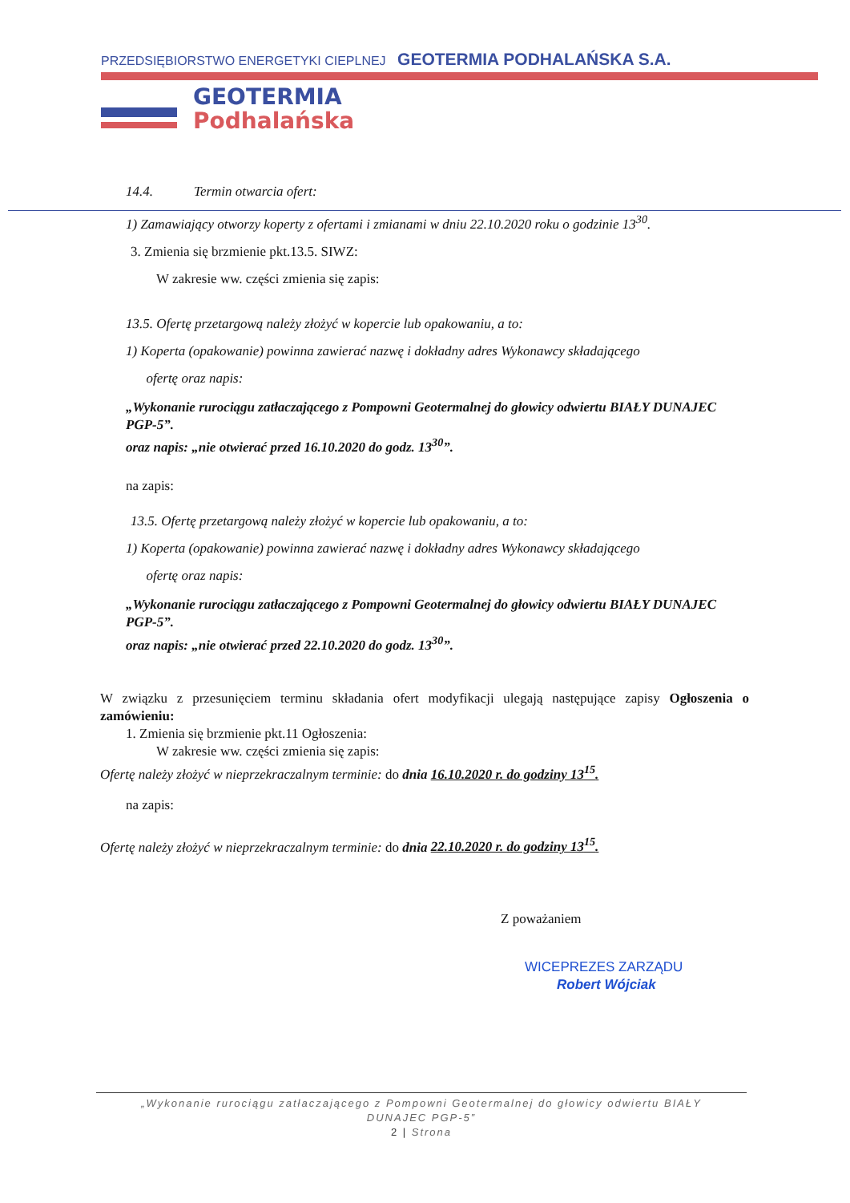PRZEDSIĘBIORSTWO ENERGETYKI CIEPLNEJ GEOTERMIA PODHALAŃSKA S.A.
GEOTERMIA
Podhalańska
14.4. Termin otwarcia ofert:
1) Zamawiający otworzy koperty z ofertami i zmianami w dniu 22.10.2020 roku o godzinie 13<sup>30</sup>.
3. Zmienia się brzmienie pkt.13.5. SIWZ:
W zakresie ww. części zmienia się zapis:
13.5. Ofertę przetargową należy złożyć w kopercie lub opakowaniu, a to:
1) Koperta (opakowanie) powinna zawierać nazwę i dokładny adres Wykonawcy składającego
ofertę oraz napis:
„Wykonanie rurociągu zatłaczającego z Pompowni Geotermalnej do głowicy odwiertu BIAŁY DUNAJEC PGP-5”.
oraz napis: „nie otwierać przed 16.10.2020 do godz. 13<sup>30</sup>”.
na zapis:
13.5. Ofertę przetargową należy złożyć w kopercie lub opakowaniu, a to:
1) Koperta (opakowanie) powinna zawierać nazwę i dokładny adres Wykonawcy składającego
ofertę oraz napis:
„Wykonanie rurociągu zatłaczającego z Pompowni Geotermalnej do głowicy odwiertu BIAŁY DUNAJEC PGP-5”.
oraz napis: „nie otwierać przed 22.10.2020 do godz. 13<sup>30</sup>”.
W związku z przesunięciem terminu składania ofert modyfikacji ulegają następujące zapisy Ogłoszenia o zamówieniu:
1. Zmienia się brzmienie pkt.11 Ogłoszenia:
W zakresie ww. części zmienia się zapis:
Ofertę należy złożyć w nieprzekraczalnym terminie: do dnia 16.10.2020 r. do godziny 13<sup>15</sup>.
na zapis:
Ofertę należy złożyć w nieprzekraczalnym terminie: do dnia 22.10.2020 r. do godziny 13<sup>15</sup>.
Z poważaniem
WICEPREZES ZARZĄDU
Robert Wójciak
„Wykonanie rurociągu zatłaczającego z Pompowni Geotermalnej do głowicy odwiertu BIAŁY
DUNAJEC PGP-5”
2 | Strona